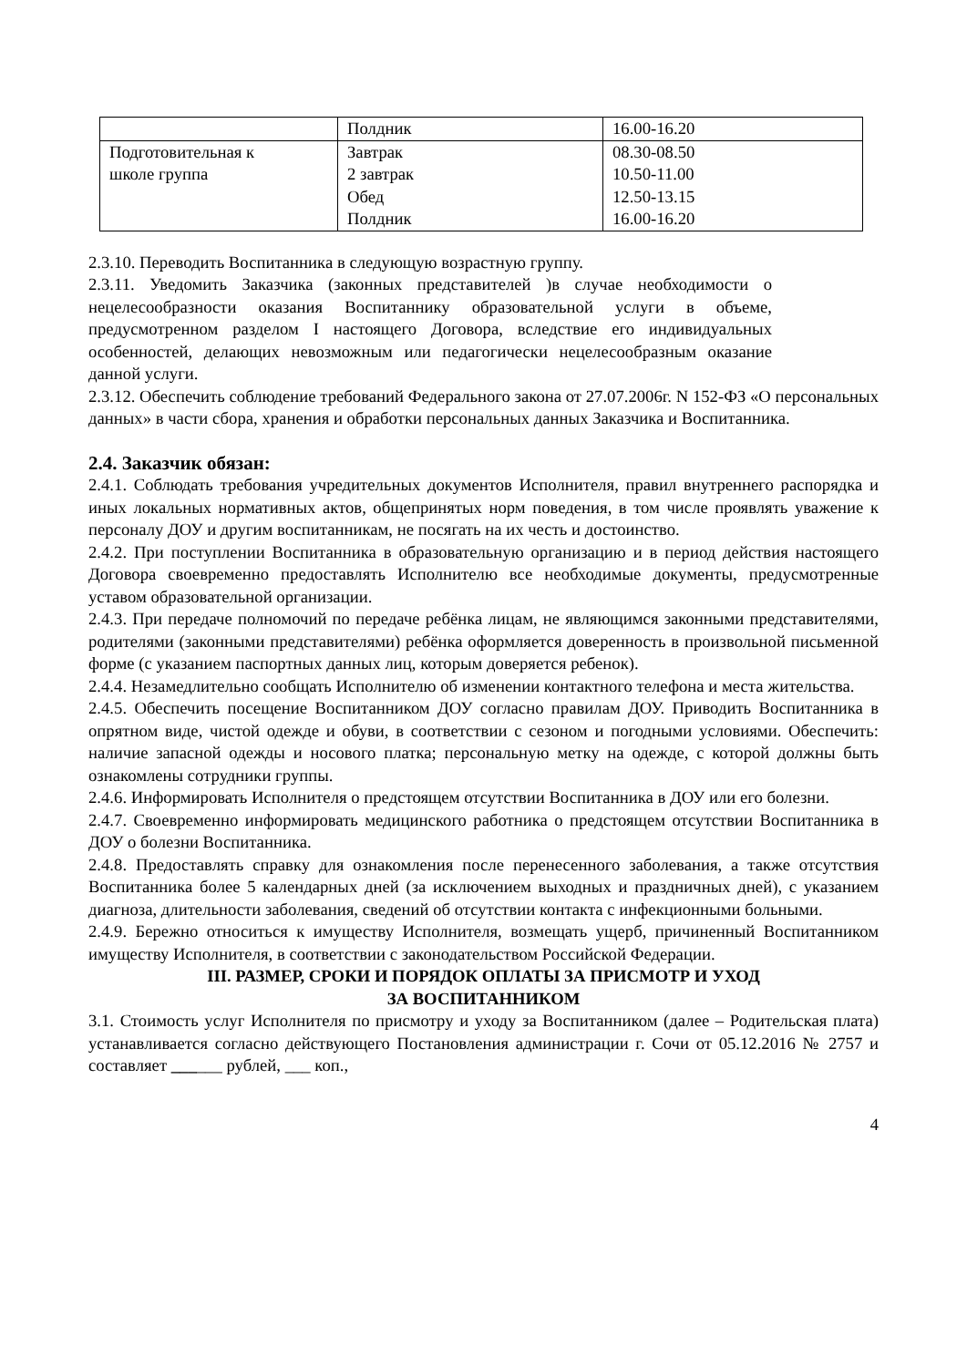| | Полдник | 16.00-16.20 |
| Подготовительная к школе группа | Завтрак 2 завтрак Обед Полдник | 08.30-08.50 10.50-11.00 12.50-13.15 16.00-16.20 |
2.3.10. Переводить Воспитанника в следующую возрастную группу.
2.3.11. Уведомить Заказчика (законных представителей )в случае необходимости о нецелесообразности оказания Воспитаннику образовательной услуги в объеме, предусмотренном разделом I настоящего Договора, вследствие его индивидуальных особенностей, делающих невозможным или педагогически нецелесообразным оказание данной услуги.
2.3.12. Обеспечить соблюдение требований Федерального закона от 27.07.2006г. N 152-ФЗ «О персональных данных» в части сбора, хранения и обработки персональных данных Заказчика и Воспитанника.
2.4. Заказчик обязан:
2.4.1. Соблюдать требования учредительных документов Исполнителя, правил внутреннего распорядка и иных локальных нормативных актов, общепринятых норм поведения, в том числе проявлять уважение к персоналу ДОУ и другим воспитанникам, не посягать на их честь и достоинство.
2.4.2. При поступлении Воспитанника в образовательную организацию и в период действия настоящего Договора своевременно предоставлять Исполнителю все необходимые документы, предусмотренные уставом образовательной организации.
2.4.3. При передаче полномочий по передаче ребёнка лицам, не являющимся законными представителями, родителями (законными представителями) ребёнка оформляется доверенность в произвольной письменной форме (с указанием паспортных данных лиц, которым доверяется ребенок).
2.4.4. Незамедлительно сообщать Исполнителю об изменении контактного телефона и места жительства.
2.4.5. Обеспечить посещение Воспитанником ДОУ согласно правилам ДОУ. Приводить Воспитанника в опрятном виде, чистой одежде и обуви, в соответствии с сезоном и погодными условиями. Обеспечить: наличие запасной одежды и носового платка; персональную метку на одежде, с которой должны быть ознакомлены сотрудники группы.
2.4.6. Информировать Исполнителя о предстоящем отсутствии Воспитанника в ДОУ или его болезни.
2.4.7. Своевременно информировать медицинского работника о предстоящем отсутствии Воспитанника в ДОУ о болезни Воспитанника.
2.4.8. Предоставлять справку для ознакомления после перенесенного заболевания, а также отсутствия Воспитанника более 5 календарных дней (за исключением выходных и праздничных дней), с указанием диагноза, длительности заболевания, сведений об отсутствии контакта с инфекционными больными.
2.4.9. Бережно относиться к имуществу Исполнителя, возмещать ущерб, причиненный Воспитанником имуществу Исполнителя, в соответствии с законодательством Российской Федерации.
III. РАЗМЕР, СРОКИ И ПОРЯДОК ОПЛАТЫ ЗА ПРИСМОТР И УХОД
ЗА ВОСПИТАННИКОМ
3.1. Стоимость услуг Исполнителя по присмотру и уходу за Воспитанником (далее – Родительская плата) устанавливается согласно действующего Постановления администрации г. Сочи от 05.12.2016 № 2757 и составляет ______ рублей, ___ коп.,
4